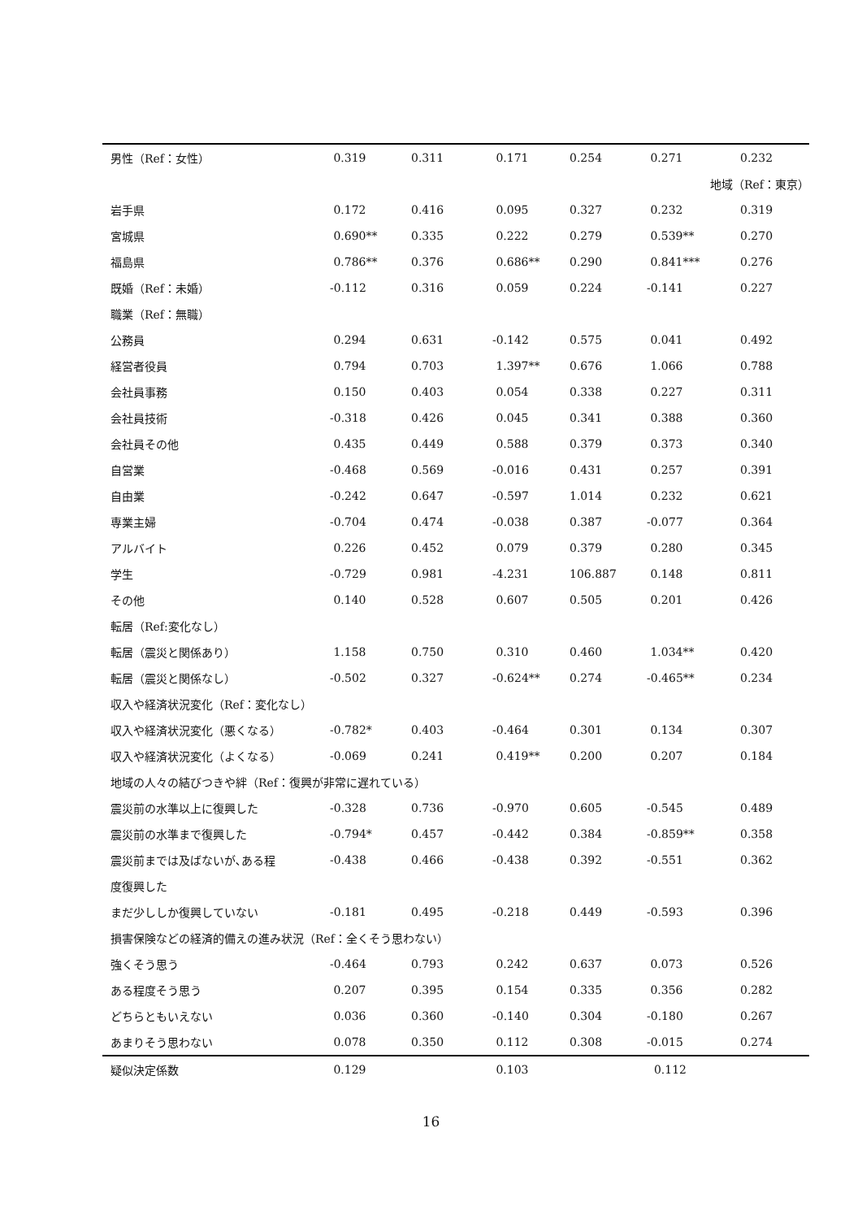| 男性（Ref：女性） | 0.319 | 0.311 | 0.171 | 0.254 | 0.271 | 0.232 |
| | | | | | 地域（Ref：東京） | |
| 岩手県 | 0.172 | 0.416 | 0.095 | 0.327 | 0.232 | 0.319 |
| 宮城県 | 0.690** | 0.335 | 0.222 | 0.279 | 0.539** | 0.270 |
| 福島県 | 0.786** | 0.376 | 0.686** | 0.290 | 0.841*** | 0.276 |
| 既婚（Ref：未婚） | -0.112 | 0.316 | 0.059 | 0.224 | -0.141 | 0.227 |
| 職業（Ref：無職） | | | | | | |
| 公務員 | 0.294 | 0.631 | -0.142 | 0.575 | 0.041 | 0.492 |
| 経営者役員 | 0.794 | 0.703 | 1.397** | 0.676 | 1.066 | 0.788 |
| 会社員事務 | 0.150 | 0.403 | 0.054 | 0.338 | 0.227 | 0.311 |
| 会社員技術 | -0.318 | 0.426 | 0.045 | 0.341 | 0.388 | 0.360 |
| 会社員その他 | 0.435 | 0.449 | 0.588 | 0.379 | 0.373 | 0.340 |
| 自営業 | -0.468 | 0.569 | -0.016 | 0.431 | 0.257 | 0.391 |
| 自由業 | -0.242 | 0.647 | -0.597 | 1.014 | 0.232 | 0.621 |
| 専業主婦 | -0.704 | 0.474 | -0.038 | 0.387 | -0.077 | 0.364 |
| アルバイト | 0.226 | 0.452 | 0.079 | 0.379 | 0.280 | 0.345 |
| 学生 | -0.729 | 0.981 | -4.231 | 106.887 | 0.148 | 0.811 |
| その他 | 0.140 | 0.528 | 0.607 | 0.505 | 0.201 | 0.426 |
| 転居（Ref:変化なし） | | | | | | |
| 転居（震災と関係あり） | 1.158 | 0.750 | 0.310 | 0.460 | 1.034** | 0.420 |
| 転居（震災と関係なし） | -0.502 | 0.327 | -0.624** | 0.274 | -0.465** | 0.234 |
| 収入や経済状況変化（Ref：変化なし） | | | | | | |
| 収入や経済状況変化（悪くなる） | -0.782* | 0.403 | -0.464 | 0.301 | 0.134 | 0.307 |
| 収入や経済状況変化（よくなる） | -0.069 | 0.241 | 0.419** | 0.200 | 0.207 | 0.184 |
| 地域の人々の結びつきや絆（Ref：復興が非常に遅れている） | | | | | | |
| 震災前の水準以上に復興した | -0.328 | 0.736 | -0.970 | 0.605 | -0.545 | 0.489 |
| 震災前の水準まで復興した | -0.794* | 0.457 | -0.442 | 0.384 | -0.859** | 0.358 |
| 震災前までは及ばないが､ある程 | -0.438 | 0.466 | -0.438 | 0.392 | -0.551 | 0.362 |
| 度復興した | | | | | | |
| まだ少ししか復興していない | -0.181 | 0.495 | -0.218 | 0.449 | -0.593 | 0.396 |
| 損害保険などの経済的備えの進み状況（Ref：全くそう思わない） | | | | | | |
| 強くそう思う | -0.464 | 0.793 | 0.242 | 0.637 | 0.073 | 0.526 |
| ある程度そう思う | 0.207 | 0.395 | 0.154 | 0.335 | 0.356 | 0.282 |
| どちらともいえない | 0.036 | 0.360 | -0.140 | 0.304 | -0.180 | 0.267 |
| あまりそう思わない | 0.078 | 0.350 | 0.112 | 0.308 | -0.015 | 0.274 |
| 疑似決定係数 | 0.129 | | 0.103 | | 0.112 | |
16